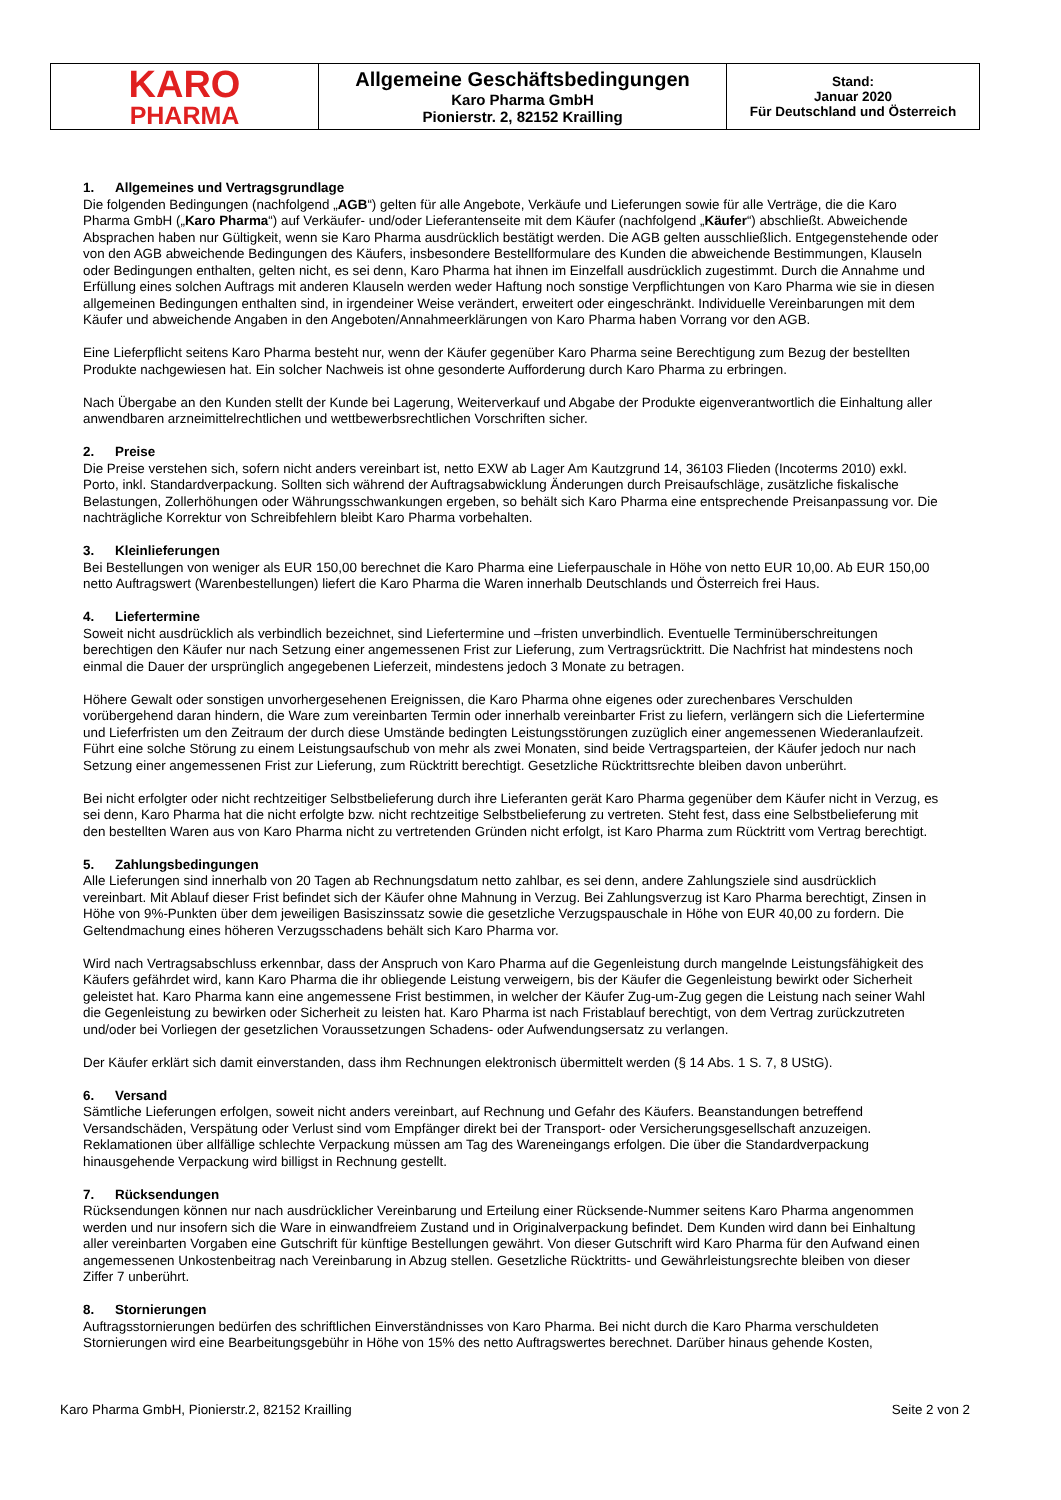| KARO PHARMA | Allgemeine Geschäftsbedingungen Karo Pharma GmbH Pionierstr. 2, 82152 Krailling | Stand: Januar 2020 Für Deutschland und Österreich |
1. Allgemeines und Vertragsgrundlage
Die folgenden Bedingungen (nachfolgend „AGB“) gelten für alle Angebote, Verkäufe und Lieferungen sowie für alle Verträge, die die Karo Pharma GmbH („Karo Pharma“) auf Verkäufer- und/oder Lieferantenseite mit dem Käufer (nachfolgend „Käufer“) abschließt. Abweichende Absprachen haben nur Gültigkeit, wenn sie Karo Pharma ausdrücklich bestätigt werden. Die AGB gelten ausschließlich. Entgegenstehende oder von den AGB abweichende Bedingungen des Käufers, insbesondere Bestellformulare des Kunden die abweichende Bestimmungen, Klauseln oder Bedingungen enthalten, gelten nicht, es sei denn, Karo Pharma hat ihnen im Einzelfall ausdrücklich zugestimmt. Durch die Annahme und Erfüllung eines solchen Auftrags mit anderen Klauseln werden weder Haftung noch sonstige Verpflichtungen von Karo Pharma wie sie in diesen allgemeinen Bedingungen enthalten sind, in irgendeiner Weise verändert, erweitert oder eingeschränkt. Individuelle Vereinbarungen mit dem Käufer und abweichende Angaben in den Angeboten/Annahmeerklärungen von Karo Pharma haben Vorrang vor den AGB.
Eine Lieferpflicht seitens Karo Pharma besteht nur, wenn der Käufer gegenüber Karo Pharma seine Berechtigung zum Bezug der bestellten Produkte nachgewiesen hat. Ein solcher Nachweis ist ohne gesonderte Aufforderung durch Karo Pharma zu erbringen.
Nach Übergabe an den Kunden stellt der Kunde bei Lagerung, Weiterverkauf und Abgabe der Produkte eigenverantwortlich die Einhaltung aller anwendbaren arzneimittelrechtlichen und wettbewerbsrechtlichen Vorschriften sicher.
2. Preise
Die Preise verstehen sich, sofern nicht anders vereinbart ist, netto EXW ab Lager Am Kautzgrund 14, 36103 Flieden (Incoterms 2010) exkl. Porto, inkl. Standardverpackung. Sollten sich während der Auftragsabwicklung Änderungen durch Preisaufschläge, zusätzliche fiskalische Belastungen, Zollerhöhungen oder Währungsschwankungen ergeben, so behält sich Karo Pharma eine entsprechende Preisanpassung vor. Die nachträgliche Korrektur von Schreibfehlern bleibt Karo Pharma vorbehalten.
3. Kleinlieferungen
Bei Bestellungen von weniger als EUR 150,00 berechnet die Karo Pharma eine Lieferpauschale in Höhe von netto EUR 10,00. Ab EUR 150,00 netto Auftragswert (Warenbestellungen) liefert die Karo Pharma die Waren innerhalb Deutschlands und Österreich frei Haus.
4. Liefertermine
Soweit nicht ausdrücklich als verbindlich bezeichnet, sind Liefertermine und –fristen unverbindlich. Eventuelle Terminüberschreitungen berechtigen den Käufer nur nach Setzung einer angemessenen Frist zur Lieferung, zum Vertragsrücktritt. Die Nachfrist hat mindestens noch einmal die Dauer der ursprünglich angegebenen Lieferzeit, mindestens jedoch 3 Monate zu betragen.
Höhere Gewalt oder sonstigen unvorhergesehenen Ereignissen, die Karo Pharma ohne eigenes oder zurechenbares Verschulden vorübergehend daran hindern, die Ware zum vereinbarten Termin oder innerhalb vereinbarter Frist zu liefern, verlängern sich die Liefertermine und Lieferfristen um den Zeitraum der durch diese Umstände bedingten Leistungsstörungen zuzüglich einer angemessenen Wiederanlaufzeit. Führt eine solche Störung zu einem Leistungsaufschub von mehr als zwei Monaten, sind beide Vertragsparteien, der Käufer jedoch nur nach Setzung einer angemessenen Frist zur Lieferung, zum Rücktritt berechtigt. Gesetzliche Rücktrittsrechte bleiben davon unberührt.
Bei nicht erfolgter oder nicht rechtzeitiger Selbstbelieferung durch ihre Lieferanten gerät Karo Pharma gegenüber dem Käufer nicht in Verzug, es sei denn, Karo Pharma hat die nicht erfolgte bzw. nicht rechtzeitige Selbstbelieferung zu vertreten. Steht fest, dass eine Selbstbelieferung mit den bestellten Waren aus von Karo Pharma nicht zu vertretenden Gründen nicht erfolgt, ist Karo Pharma zum Rücktritt vom Vertrag berechtigt.
5. Zahlungsbedingungen
Alle Lieferungen sind innerhalb von 20 Tagen ab Rechnungsdatum netto zahlbar, es sei denn, andere Zahlungsziele sind ausdrücklich vereinbart. Mit Ablauf dieser Frist befindet sich der Käufer ohne Mahnung in Verzug. Bei Zahlungsverzug ist Karo Pharma berechtigt, Zinsen in Höhe von 9%-Punkten über dem jeweiligen Basiszinssatz sowie die gesetzliche Verzugspauschale in Höhe von EUR 40,00 zu fordern. Die Geltendmachung eines höheren Verzugsschadens behält sich Karo Pharma vor.
Wird nach Vertragsabschluss erkennbar, dass der Anspruch von Karo Pharma auf die Gegenleistung durch mangelnde Leistungsfähigkeit des Käufers gefährdet wird, kann Karo Pharma die ihr obliegende Leistung verweigern, bis der Käufer die Gegenleistung bewirkt oder Sicherheit geleistet hat. Karo Pharma kann eine angemessene Frist bestimmen, in welcher der Käufer Zug-um-Zug gegen die Leistung nach seiner Wahl die Gegenleistung zu bewirken oder Sicherheit zu leisten hat. Karo Pharma ist nach Fristablauf berechtigt, von dem Vertrag zurückzutreten und/oder bei Vorliegen der gesetzlichen Voraussetzungen Schadens- oder Aufwendungsersatz zu verlangen.
Der Käufer erklärt sich damit einverstanden, dass ihm Rechnungen elektronisch übermittelt werden (§ 14 Abs. 1 S. 7, 8 UStG).
6. Versand
Sämtliche Lieferungen erfolgen, soweit nicht anders vereinbart, auf Rechnung und Gefahr des Käufers. Beanstandungen betreffend Versandschäden, Verspätung oder Verlust sind vom Empfänger direkt bei der Transport- oder Versicherungsgesellschaft anzuzeigen. Reklamationen über allfällige schlechte Verpackung müssen am Tag des Wareneingangs erfolgen. Die über die Standardverpackung hinausgehende Verpackung wird billigst in Rechnung gestellt.
7. Rücksendungen
Rücksendungen können nur nach ausdrücklicher Vereinbarung und Erteilung einer Rücksende-Nummer seitens Karo Pharma angenommen werden und nur insofern sich die Ware in einwandfreiem Zustand und in Originalverpackung befindet. Dem Kunden wird dann bei Einhaltung aller vereinbarten Vorgaben eine Gutschrift für künftige Bestellungen gewährt. Von dieser Gutschrift wird Karo Pharma für den Aufwand einen angemessenen Unkostenbeitrag nach Vereinbarung in Abzug stellen. Gesetzliche Rücktritts- und Gewährleistungsrechte bleiben von dieser Ziffer 7 unberührt.
8. Stornierungen
Auftragsstornierungen bedürfen des schriftlichen Einverständnisses von Karo Pharma. Bei nicht durch die Karo Pharma verschuldeten Stornierungen wird eine Bearbeitungsgebühr in Höhe von 15% des netto Auftragswertes berechnet. Darüber hinaus gehende Kosten,
Karo Pharma GmbH, Pionierstr.2, 82152 Krailling Seite 2 von 2